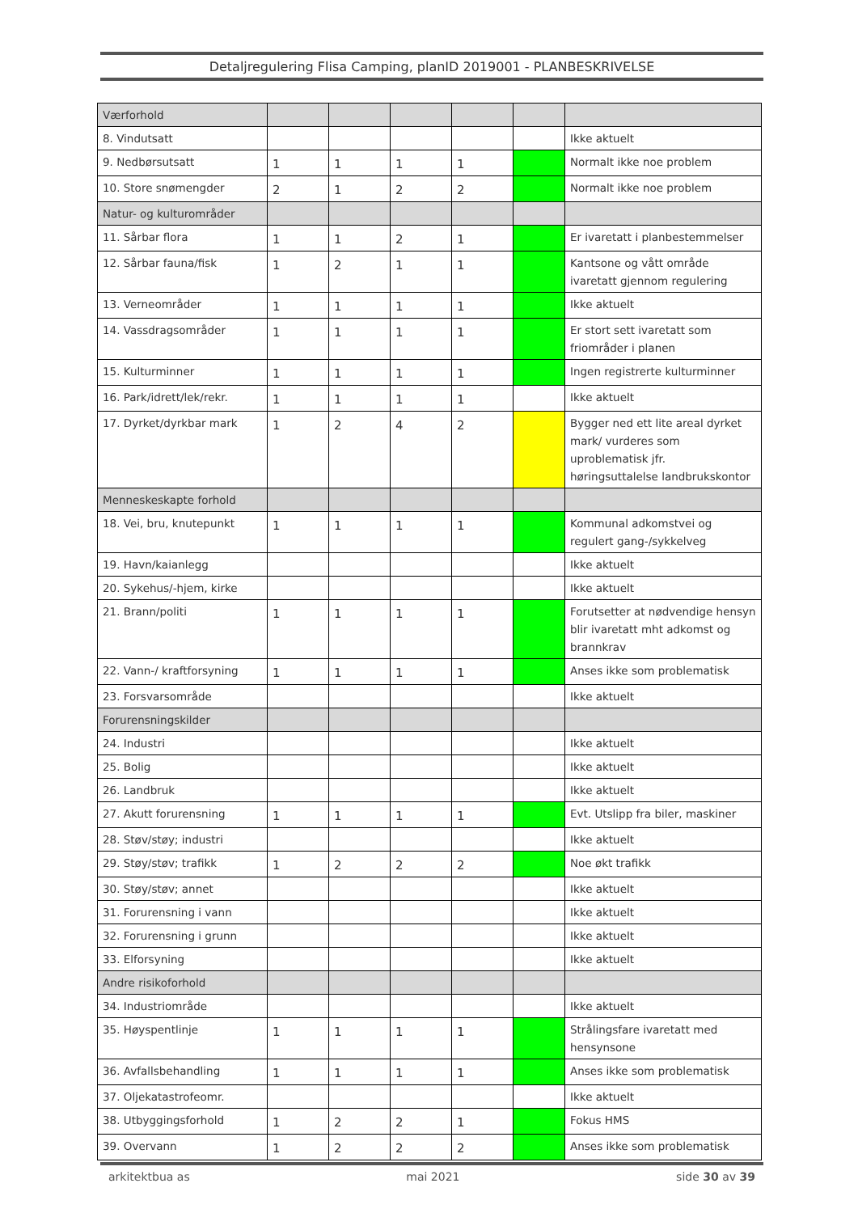Detaljregulering Flisa Camping, planID 2019001 - PLANBESKRIVELSE
| Værforhold | | | | | | |
| 8. Vindutsatt | | | | | | Ikke aktuelt |
| 9. Nedbørsutsatt | 1 | 1 | 1 | 1 | | Normalt ikke noe problem |
| 10. Store snømengder | 2 | 1 | 2 | 2 | | Normalt ikke noe problem |
| Natur- og kulturområder | | | | | | |
| 11. Sårbar flora | 1 | 1 | 2 | 1 | | Er ivaretatt i planbestemmelser |
| 12. Sårbar fauna/fisk | 1 | 2 | 1 | 1 | | Kantsone og vått område ivaretatt gjennom regulering |
| 13. Verneområder | 1 | 1 | 1 | 1 | | Ikke aktuelt |
| 14. Vassdragsområder | 1 | 1 | 1 | 1 | | Er stort sett ivaretatt som friområder i planen |
| 15. Kulturminner | 1 | 1 | 1 | 1 | | Ingen registrerte kulturminner |
| 16. Park/idrett/lek/rekr. | 1 | 1 | 1 | 1 | | Ikke aktuelt |
| 17. Dyrket/dyrkbar mark | 1 | 2 | 4 | 2 | | Bygger ned ett lite areal dyrket mark/ vurderes som uproblematisk jfr. høringsuttalelse landbrukskontor |
| Menneskeskapte forhold | | | | | | |
| 18. Vei, bru, knutepunkt | 1 | 1 | 1 | 1 | | Kommunal adkomstvei og regulert gang-/sykkelveg |
| 19. Havn/kaianlegg | | | | | | Ikke aktuelt |
| 20. Sykehus/-hjem, kirke | | | | | | Ikke aktuelt |
| 21. Brann/politi | 1 | 1 | 1 | 1 | | Forutsetter at nødvendige hensyn blir ivaretatt mht adkomst og brannkrav |
| 22. Vann-/ kraftforsyning | 1 | 1 | 1 | 1 | | Anses ikke som problematisk |
| 23. Forsvarsområde | | | | | | Ikke aktuelt |
| Forurensningskilder | | | | | | |
| 24. Industri | | | | | | Ikke aktuelt |
| 25. Bolig | | | | | | Ikke aktuelt |
| 26. Landbruk | | | | | | Ikke aktuelt |
| 27. Akutt forurensning | 1 | 1 | 1 | 1 | | Evt. Utslipp fra biler, maskiner |
| 28. Støv/støy; industri | | | | | | Ikke aktuelt |
| 29. Støy/støv; trafikk | 1 | 2 | 2 | 2 | | Noe økt trafikk |
| 30. Støy/støv; annet | | | | | | Ikke aktuelt |
| 31. Forurensning i vann | | | | | | Ikke aktuelt |
| 32. Forurensning i grunn | | | | | | Ikke aktuelt |
| 33. Elforsyning | | | | | | Ikke aktuelt |
| Andre risikoforhold | | | | | | |
| 34. Industriområde | | | | | | Ikke aktuelt |
| 35. Høyspentlinje | 1 | 1 | 1 | 1 | | Strålingsfare ivaretatt med hensynsone |
| 36. Avfallsbehandling | 1 | 1 | 1 | 1 | | Anses ikke som problematisk |
| 37. Oljekatastrofeomr. | | | | | | Ikke aktuelt |
| 38. Utbyggingsforhold | 1 | 2 | 2 | 1 | | Fokus HMS |
| 39. Overvann | 1 | 2 | 2 | 2 | | Anses ikke som problematisk |
arkitektbua as mai 2021 side 30 av 39